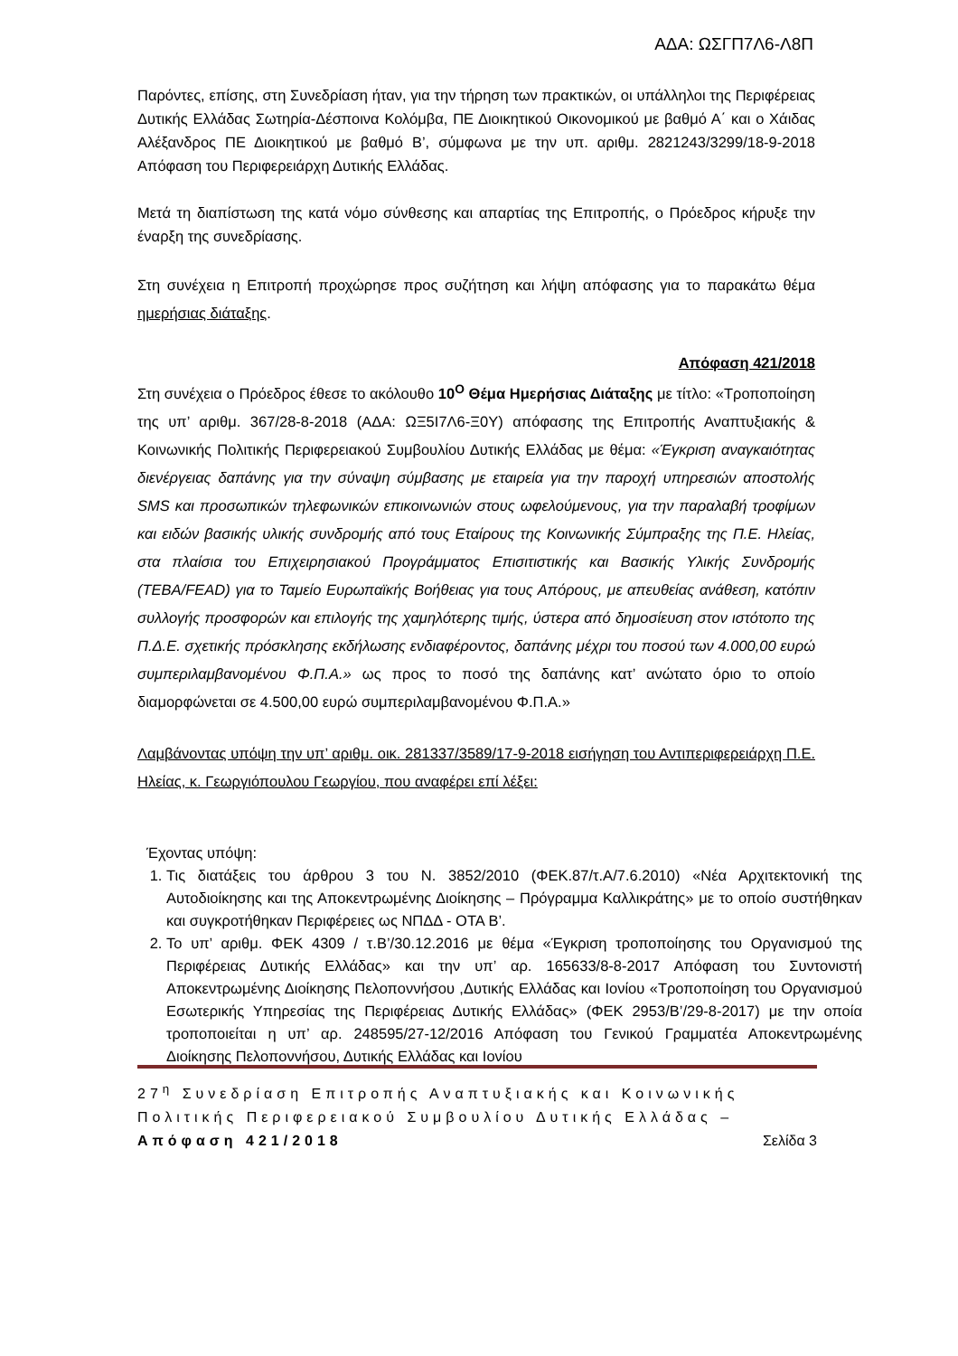ΑΔΑ: ΩΣΓΠ7Λ6-Λ8Π
Παρόντες, επίσης, στη Συνεδρίαση ήταν, για την τήρηση των πρακτικών, οι υπάλληλοι της Περιφέρειας Δυτικής Ελλάδας Σωτηρία-Δέσποινα Κολόμβα, ΠΕ Διοικητικού Οικονομικού με βαθμό Α΄ και ο Χάιδας Αλέξανδρος ΠΕ Διοικητικού με βαθμό Β’, σύμφωνα με την υπ. αριθμ. 2821243/3299/18-9-2018 Απόφαση του Περιφερειάρχη Δυτικής Ελλάδας.
Μετά τη διαπίστωση της κατά νόμο σύνθεσης και απαρτίας της Επιτροπής, ο Πρόεδρος κήρυξε την έναρξη της συνεδρίασης.
Στη συνέχεια η Επιτροπή προχώρησε προς συζήτηση και λήψη απόφασης για το παρακάτω θέμα ημερήσιας διάταξης.
Απόφαση 421/2018
Στη συνέχεια ο Πρόεδρος έθεσε το ακόλουθο 10<sup>Ο</sup> Θέμα Ημερήσιας Διάταξης με τίτλο: «Τροποποίηση της υπ’ αριθμ. 367/28-8-2018 (ΑΔΑ: ΩΞ5Ι7Λ6-Ξ0Υ) απόφασης της Επιτροπής Αναπτυξιακής & Κοινωνικής Πολιτικής Περιφερειακού Συμβουλίου Δυτικής Ελλάδας με θέμα: «Έγκριση αναγκαιότητας διενέργειας δαπάνης για την σύναψη σύμβασης με εταιρεία για την παροχή υπηρεσιών αποστολής SMS και προσωπικών τηλεφωνικών επικοινωνιών στους ωφελούμενους, για την παραλαβή τροφίμων και ειδών βασικής υλικής συνδρομής από τους Εταίρους της Κοινωνικής Σύμπραξης της Π.Ε. Ηλείας, στα πλαίσια του Επιχειρησιακού Προγράμματος Επισιτιστικής και Βασικής Υλικής Συνδρομής (ΤΕΒΑ/FEAD) για το Ταμείο Ευρωπαϊκής Βοήθειας για τους Απόρους, με απευθείας ανάθεση, κατόπιν συλλογής προσφορών και επιλογής της χαμηλότερης τιμής, ύστερα από δημοσίευση στον ιστότοπο της Π.Δ.Ε. σχετικής πρόσκλησης εκδήλωσης ενδιαφέροντος, δαπάνης μέχρι του ποσού των 4.000,00 ευρώ συμπεριλαμβανομένου Φ.Π.Α.» ως προς το ποσό της δαπάνης κατ’ ανώτατο όριο το οποίο διαμορφώνεται σε 4.500,00 ευρώ συμπεριλαμβανομένου Φ.Π.Α.»
Λαμβάνοντας υπόψη την υπ’ αριθμ. οικ. 281337/3589/17-9-2018 εισήγηση του Αντιπεριφερειάρχη Π.Ε. Ηλείας, κ. Γεωργιόπουλου Γεωργίου, που αναφέρει επί λέξει:
Έχοντας υπόψη:
1. Τις διατάξεις του άρθρου 3 του Ν. 3852/2010 (ΦΕΚ.87/τ.Α/7.6.2010) «Νέα Αρχιτεκτονική της Αυτοδιοίκησης και της Αποκεντρωμένης Διοίκησης – Πρόγραμμα Καλλικράτης» με το οποίο συστήθηκαν και συγκροτήθηκαν Περιφέρειες ως ΝΠΔΔ - ΟΤΑ Β’.
2. Το υπ’ αριθμ. ΦΕΚ 4309 / τ.Β’/30.12.2016 με θέμα «Έγκριση τροποποίησης του Οργανισμού της Περιφέρειας Δυτικής Ελλάδας» και την υπ’ αρ. 165633/8-8-2017 Απόφαση του Συντονιστή Αποκεντρωμένης Διοίκησης Πελοποννήσου ,Δυτικής Ελλάδας και Ιονίου «Τροποποίηση του Οργανισμού Εσωτερικής Υπηρεσίας της Περιφέρειας Δυτικής Ελλάδας» (ΦΕΚ 2953/Β’/29-8-2017) με την οποία τροποποιείται η υπ’ αρ. 248595/27-12/2016 Απόφαση του Γενικού Γραμματέα Αποκεντρωμένης Διοίκησης Πελοποννήσου, Δυτικής Ελλάδας και Ιονίου
27<sup>η</sup> Συνεδρίαση Επιτροπής Αναπτυξιακής και Κοινωνικής Πολιτικής Περιφερειακού Συμβουλίου Δυτικής Ελλάδας – Απόφαση 421/2018 Σελίδα 3